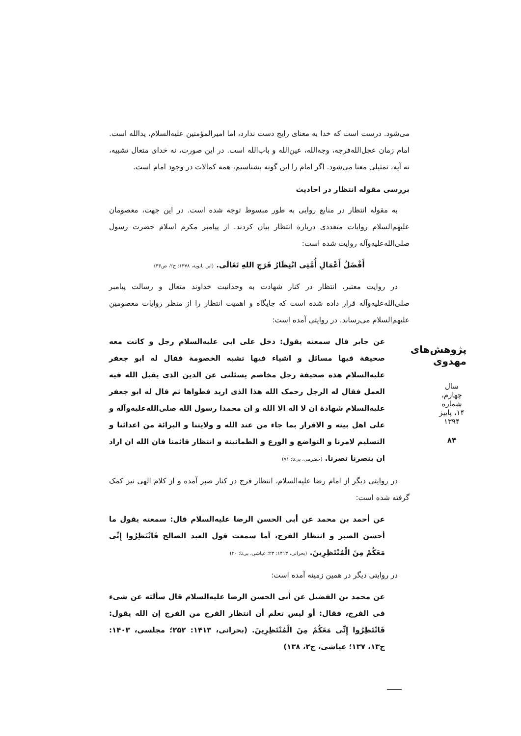می‌شود. درست است که خدا به معنای رایج دست ندارد، اما امیرالمؤمنین علیه‌السلام، یدالله است. امام زمان عجل‌الله‌فرجه، وجه‌الله، عین‌الله و باب‌الله است. در این صورت، نه خدای متعال تشبیه، نه آیه، تمثیلی معنا می‌شود. اگر امام را این گونه بشناسیم، همه کمالات در وجود امام است.
بررسی مقوله انتظار در احادیث
به مقوله انتظار در منابع روایی به طور مبسوط توجه شده است. در این جهت، معصومان علیهم‌السلام روایات متعددی درباره انتظار بیان کردند. از پیامبر مکرم اسلام حضرت رسول صلی‌الله‌علیه‌وآله روایت شده است:
أَفْضَلُ أَعْمَالِ أُمَّتِی انْتِظَارُ فَرَجِ اللهِ تَعَالَى. (ابن بابویه، ۱۳۷۸: ج۲، ص۳۶)
در روایت معتبر، انتظار در کنار شهادت به وحدانیت خداوند متعال و رسالت پیامبر صلی‌الله‌علیه‌وآله قرار داده شده است که جایگاه و اهمیت انتظار را از منظر روایات معصومین علیهم‌السلام می‌رساند. در روایتی آمده است:
عن جابر قال سمعته یقول: دخل علی ابی علیه‌السلام رجل و کانت معه صحیفة فیها مسائل و اشیاء فیها تشبه الخصومة فقال له ابو جعفر علیه‌السلام هذه صحیفة رجل مخاصم یسئلنی عن الدین الذی یقبل الله فیه العمل فقال له الرجل رحمک الله هذا الذی ارید فطواها ثم قال له ابو جعفر علیه‌السلام شهادة ان لا اله الا الله و ان محمدا رسول الله صلی‌الله‌علیه‌وآله و علی اهل بیته و الاقرار بما جاء من عند الله و ولایتنا و البرائة من اعدائنا و التسلیم لامرنا و التواضع و الورع و الطمانینة و انتظار قائمنا فان الله ان اراد ان ینصرنا نصرنا. (حضرمی، بی‌تا: ۷۱)
در روایتی دیگر از امام رضا علیه‌السلام، انتظار فرج در کنار صبر آمده و از کلام الهی نیز کمک گرفته شده است:
عن أحمد بن محمد عن أبی الحسن الرضا علیه‌السلام قال: سمعته یقول ما أحسن الصبر و انتظار الفرج، أما سمعت قول العبد الصالح فَانْتَظِرُوا إِنِّی مَعَکُمْ مِنَ الْمُنْتَظِرِینَ. (بحرانی، ۱۴۱۳: ۲۳؛ عیاشی، بی‌تا: ۲۰)
در روایتی دیگر در همین زمینه آمده است:
عن محمد بن الفضیل عن أبی الحسن الرضا علیه‌السلام قال سألته عن شیء فی الفرج، فقال: أو لیس تعلم أن انتظار الفرج من الفرج إن الله یقول: فَانْتَظِرُوا إِنِّی مَعَکُمْ مِنَ الْمُنْتَظِرِینَ. (بحرانی، ۱۴۱۳: ۲۵۲؛ مجلسی، ۱۴۰۳: ج۱۳، ۱۳۷؛ عیاشی، ج۲، ۱۳۸)
پژوهش‌های مهدوی
سال چهارم، شماره ۱۴، پاییز ۱۳۹۴
۸۴